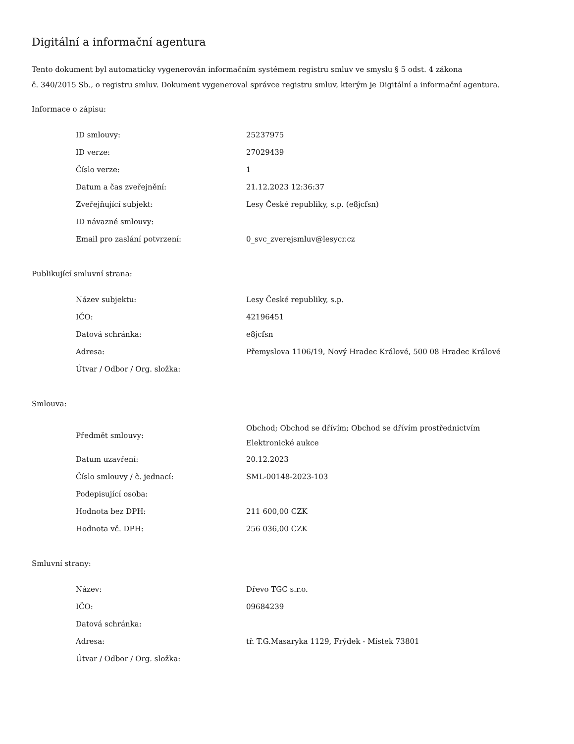Digitální a informační agentura
Tento dokument byl automaticky vygenerován informačním systémem registru smluv ve smyslu § 5 odst. 4 zákona
č. 340/2015 Sb., o registru smluv. Dokument vygeneroval správce registru smluv, kterým je Digitální a informační agentura.
Informace o zápisu:
| ID smlouvy: | 25237975 |
| ID verze: | 27029439 |
| Číslo verze: | 1 |
| Datum a čas zveřejnění: | 21.12.2023 12:36:37 |
| Zveřejňující subjekt: | Lesy České republiky, s.p. (e8jcfsn) |
| ID návazné smlouvy: | |
| Email pro zaslání potvrzení: | 0_svc_zverejsmluv@lesycr.cz |
Publikující smluvní strana:
| Název subjektu: | Lesy České republiky, s.p. |
| IČO: | 42196451 |
| Datová schránka: | e8jcfsn |
| Adresa: | Přemyslova 1106/19, Nový Hradec Králové, 500 08 Hradec Králové |
| Útvar / Odbor / Org. složka: | |
Smlouva:
| Předmět smlouvy: | Obchod; Obchod se dřívím; Obchod se dřívím prostřednictvím Elektronické aukce |
| Datum uzavření: | 20.12.2023 |
| Číslo smlouvy / č. jednací: | SML-00148-2023-103 |
| Podepisující osoba: | |
| Hodnota bez DPH: | 211 600,00 CZK |
| Hodnota vč. DPH: | 256 036,00 CZK |
Smluvní strany:
| Název: | Dřevo TGC s.r.o. |
| IČO: | 09684239 |
| Datová schránka: | |
| Adresa: | tř. T.G.Masaryka 1129, Frýdek - Místek 73801 |
| Útvar / Odbor / Org. složka: | |